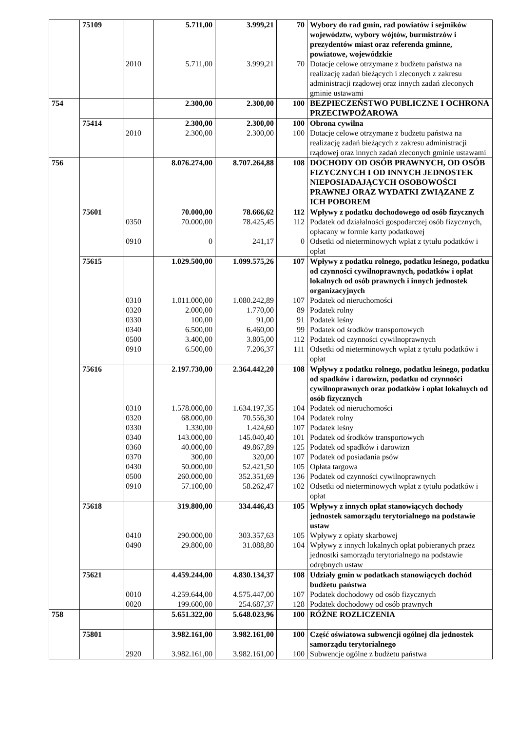| | 75109 | | 5.711,00 | 3.999,21 | 70 | Wybory do rad gmin, rad powiatów i sejmików województw, wybory wójtów, burmistrzów i prezydentów miast oraz referenda gminne, powiatowe, wojewódzkie |
| | | 2010 | 5.711,00 | 3.999,21 | 70 | Dotacje celowe otrzymane z budżetu państwa na realizację zadań bieżących i zleconych z zakresu administracji rządowej oraz innych zadań zleconych gminie ustawami |
| 754 | | | 2.300,00 | 2.300,00 | 100 | BEZPIECZEŃSTWO PUBLICZNE I OCHRONA PRZECIWPOŻAROWA |
| | 75414 | | 2.300,00 | 2.300,00 | 100 | Obrona cywilna |
| | | 2010 | 2.300,00 | 2.300,00 | 100 | Dotacje celowe otrzymane z budżetu państwa na realizację zadań bieżących z zakresu administracji rządowej oraz innych zadań zleconych gminie ustawami |
| 756 | | | 8.076.274,00 | 8.707.264,88 | 108 | DOCHODY OD OSÓB PRAWNYCH, OD OSÓB FIZYCZNYCH I OD INNYCH JEDNOSTEK NIEPOSIADAJĄCYCH OSOBOWOŚCI PRAWNEJ ORAZ WYDATKI ZWIĄZANE Z ICH POBOREM |
| | 75601 | | 70.000,00 | 78.666,62 | 112 | Wpływy z podatku dochodowego od osób fizycznych |
| | | 0350 | 70.000,00 | 78.425,45 | 112 | Podatek od działalności gospodarczej osób fizycznych, opłacany w formie karty podatkowej |
| | | 0910 | 0 | 241,17 | 0 | Odsetki od nieterminowych wpłat z tytułu podatków i opłat |
| | 75615 | | 1.029.500,00 | 1.099.575,26 | 107 | Wpływy z podatku rolnego, podatku leśnego, podatku od czynności cywilnoprawnych, podatków i opłat lokalnych od osób prawnych i innych jednostek organizacyjnych |
| | | 0310 | 1.011.000,00 | 1.080.242,89 | 107 | Podatek od nieruchomości |
| | | 0320 | 2.000,00 | 1.770,00 | 89 | Podatek rolny |
| | | 0330 | 100,00 | 91,00 | 91 | Podatek leśny |
| | | 0340 | 6.500,00 | 6.460,00 | 99 | Podatek od środków transportowych |
| | | 0500 | 3.400,00 | 3.805,00 | 112 | Podatek od czynności cywilnoprawnych |
| | | 0910 | 6.500,00 | 7.206,37 | 111 | Odsetki od nieterminowych wpłat z tytułu podatków i opłat |
| | 75616 | | 2.197.730,00 | 2.364.442,20 | 108 | Wpływy z podatku rolnego, podatku leśnego, podatku od spadków i darowizn, podatku od czynności cywilnoprawnych oraz podatków i opłat lokalnych od osób fizycznych |
| | | 0310 | 1.578.000,00 | 1.634.197,35 | 104 | Podatek od nieruchomości |
| | | 0320 | 68.000,00 | 70.556,30 | 104 | Podatek rolny |
| | | 0330 | 1.330,00 | 1.424,60 | 107 | Podatek leśny |
| | | 0340 | 143.000,00 | 145.040,40 | 101 | Podatek od środków transportowych |
| | | 0360 | 40.000,00 | 49.867,89 | 125 | Podatek od spadków i darowizn |
| | | 0370 | 300,00 | 320,00 | 107 | Podatek od posiadania psów |
| | | 0430 | 50.000,00 | 52.421,50 | 105 | Opłata targowa |
| | | 0500 | 260.000,00 | 352.351,69 | 136 | Podatek od czynności cywilnoprawnych |
| | | 0910 | 57.100,00 | 58.262,47 | 102 | Odsetki od nieterminowych wpłat z tytułu podatków i opłat |
| | 75618 | | 319.800,00 | 334.446,43 | 105 | Wpływy z innych opłat stanowiących dochody jednostek samorządu terytorialnego na podstawie ustaw |
| | | 0410 | 290.000,00 | 303.357,63 | 105 | Wpływy z opłaty skarbowej |
| | | 0490 | 29.800,00 | 31.088,80 | 104 | Wpływy z innych lokalnych opłat pobieranych przez jednostki samorządu terytorialnego na podstawie odrębnych ustaw |
| | 75621 | | 4.459.244,00 | 4.830.134,37 | 108 | Udziały gmin w podatkach stanowiących dochód budżetu państwa |
| | | 0010 | 4.259.644,00 | 4.575.447,00 | 107 | Podatek dochodowy od osób fizycznych |
| | | 0020 | 199.600,00 | 254.687,37 | 128 | Podatek dochodowy od osób prawnych |
| 758 | | | 5.651.322,00 | 5.648.023,96 | 100 | RÓŻNE ROZLICZENIA |
| | 75801 | | 3.982.161,00 | 3.982.161,00 | 100 | Część oświatowa subwencji ogólnej dla jednostek samorządu terytorialnego |
| | | 2920 | 3.982.161,00 | 3.982.161,00 | 100 | Subwencje ogólne z budżetu państwa |